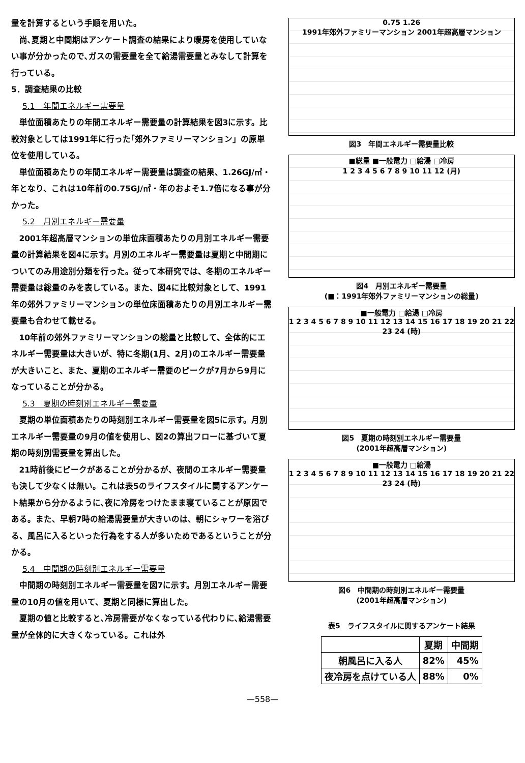量を計算するという手順を用いた。
尚､夏期と中間期はアンケート調査の結果により暖房を使用していない事が分かったので､ガスの需要量を全て給湯需要量とみなして計算を行っている。
5．調査結果の比較
5.1　年間エネルギー需要量
単位面積あたりの年間エネルギー需要量の計算結果を図3に示す。比較対象としては1991年に行った｢郊外ファミリーマンション」の原単位を使用している。
単位面積あたりの年間エネルギー需要量は調査の結果、1.26GJ/㎡・年となり、これは10年前の0.75GJ/㎡・年のおよそ1.7倍になる事が分かった。
5.2　月別エネルギー需要量
2001年超高層マンションの単位床面積あたりの月別エネルギー需要量の計算結果を図4に示す。月別のエネルギー需要量は夏期と中間期についてのみ用途別分類を行った。従って本研究では、冬期のエネルギー需要量は総量のみを表している。また、図4に比較対象として、1991年の郊外ファミリーマンションの単位床面積あたりの月別エネルギー需要量も合わせて載せる。
10年前の郊外ファミリーマンションの総量と比較して、全体的にエネルギー需要量は大きいが、特に冬期(1月、2月)のエネルギー需要量が大きいこと、また、夏期のエネルギー需要のピークが7月から9月になっていることが分かる。
5.3　夏期の時刻別エネルギー需要量
夏期の単位面積あたりの時刻別エネルギー需要量を図5に示す。月別エネルギー需要量の9月の値を使用し、図2の算出フローに基づいて夏期の時刻別需要量を算出した。
21時前後にピークがあることが分かるが、夜間のエネルギー需要量も決して少なくは無い。これは表5のライフスタイルに関するアンケート結果から分かるように､夜に冷房をつけたまま寝ていることが原因である。また、早朝7時の給湯需要量が大きいのは、朝にシャワーを浴びる、風呂に入るといった行為をする人が多いためであるということが分かる。
5.4　中間期の時刻別エネルギー需要量
中間期の時刻別エネルギー需要量を図7に示す。月別エネルギー需要量の10月の値を用いて、夏期と同様に算出した。
夏期の値と比較すると､冷房需要がなくなっている代わりに､給湯需要量が全体的に大きくなっている。これは外
0.75 1.26
1991年郊外ファミリーマンション 2001年超高層マンション
図3　年間エネルギー需要量比較
■総量 ■一般電力 □給湯 □冷房
1 2 3 4 5 6 7 8 9 10 11 12 (月)
図4　月別エネルギー需要量
(■：1991年郊外ファミリーマンションの総量)
■一般電力 □給湯 □冷房
1 2 3 4 5 6 7 8 9 10 11 12 13 14 15 16 17 18 19 20 21 22 23 24 (時)
図5　夏期の時刻別エネルギー需要量
(2001年超高層マンション)
■一般電力 □給湯
1 2 3 4 5 6 7 8 9 10 11 12 13 14 15 16 17 18 19 20 21 22 23 24 (時)
図6　中間期の時刻別エネルギー需要量
(2001年超高層マンション)
表5　ライフスタイルに関するアンケート結果
| | 夏期 | 中間期 |
| --- | --- | --- |
| 朝風呂に入る人 | 82% | 45% |
| 夜冷房を点けている人 | 88% | 0% |
—558—